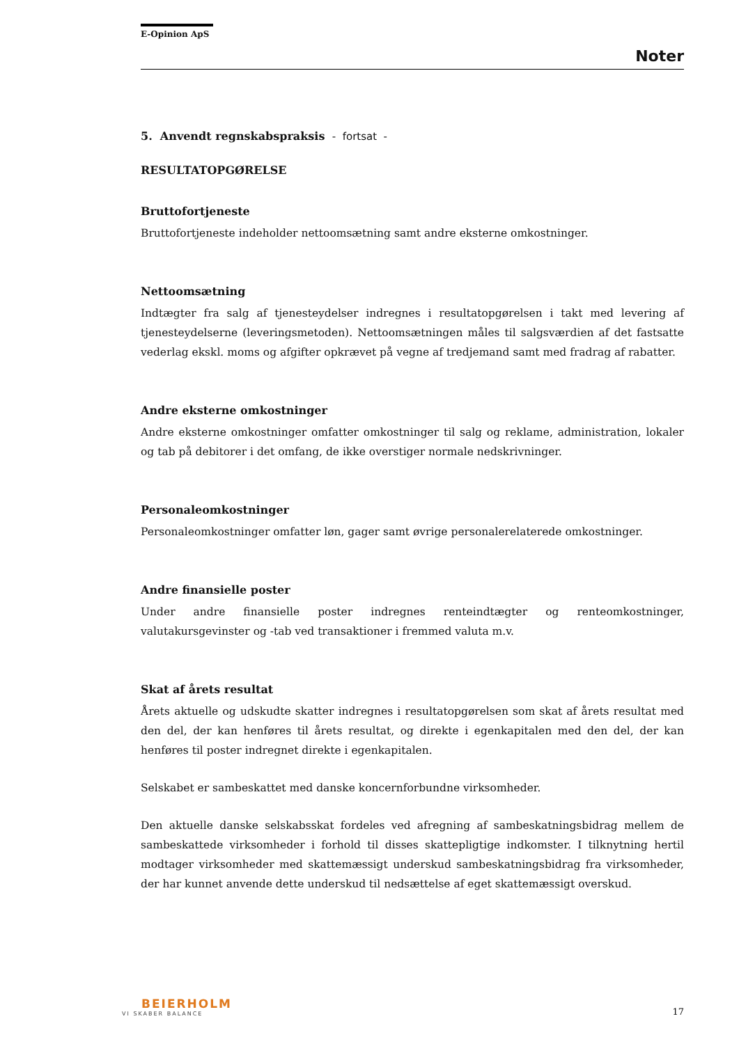E-Opinion ApS
Noter
5. Anvendt regnskabspraksis - fortsat -
RESULTATOPGØRELSE
Bruttofortjeneste
Bruttofortjeneste indeholder nettoomsætning samt andre eksterne omkostninger.
Nettoomsætning
Indtægter fra salg af tjenesteydelser indregnes i resultatopgørelsen i takt med levering af tjenesteydelserne (leveringsmetoden). Nettoomsætningen måles til salgsværdien af det fastsatte vederlag ekskl. moms og afgifter opkrævet på vegne af tredjemand samt med fradrag af rabatter.
Andre eksterne omkostninger
Andre eksterne omkostninger omfatter omkostninger til salg og reklame, administration, lokaler og tab på debitorer i det omfang, de ikke overstiger normale nedskrivninger.
Personaleomkostninger
Personaleomkostninger omfatter løn, gager samt øvrige personalerelaterede omkostninger.
Andre finansielle poster
Under andre finansielle poster indregnes renteindtægter og renteomkostninger, valutakursgevinster og -tab ved transaktioner i fremmed valuta m.v.
Skat af årets resultat
Årets aktuelle og udskudte skatter indregnes i resultatopgørelsen som skat af årets resultat med den del, der kan henføres til årets resultat, og direkte i egenkapitalen med den del, der kan henføres til poster indregnet direkte i egenkapitalen.
Selskabet er sambeskattet med danske koncernforbundne virksomheder.
Den aktuelle danske selskabsskat fordeles ved afregning af sambeskatningsbidrag mellem de sambeskattede virksomheder i forhold til disses skattepligtige indkomster. I tilknytning hertil modtager virksomheder med skattemæssigt underskud sambeskatningsbidrag fra virksomheder, der har kunnet anvende dette underskud til nedsættelse af eget skattemæssigt overskud.
BEIERHOLM
VI SKABER BALANCE
17